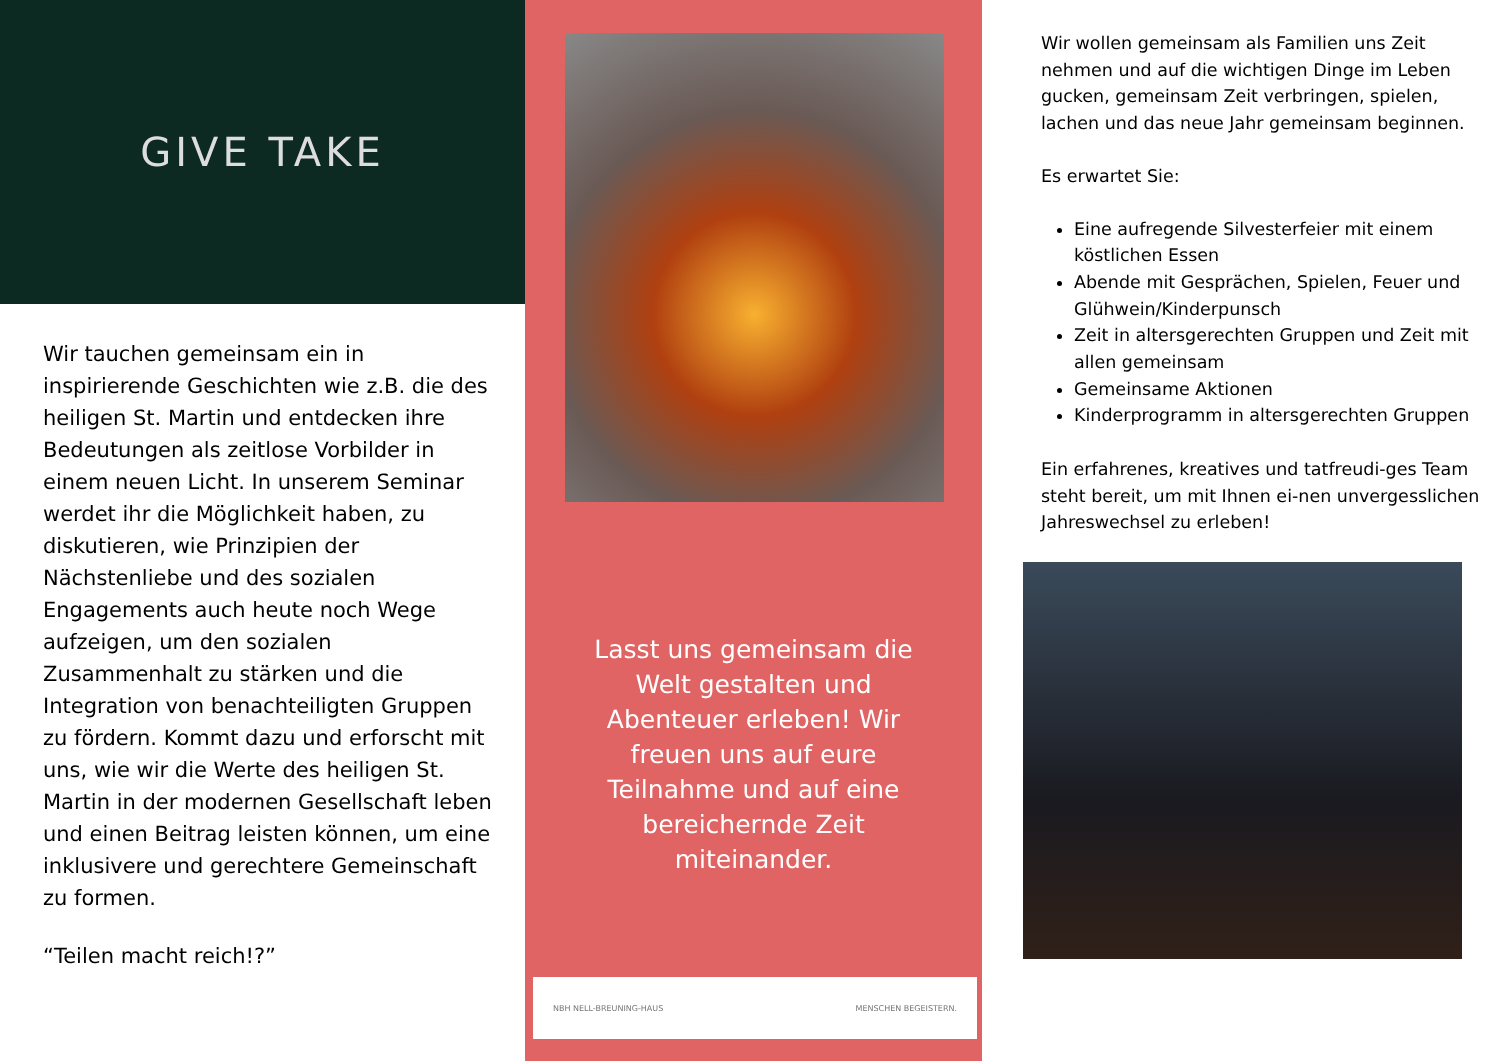GIVE TAKE
Wir tauchen gemeinsam ein in inspirierende Geschichten wie z.B. die des heiligen St. Martin und entdecken ihre Bedeutungen als zeitlose Vorbilder in einem neuen Licht. In unserem Seminar werdet ihr die Möglichkeit haben, zu diskutieren, wie Prinzipien der Nächstenliebe und des sozialen Engagements auch heute noch Wege aufzeigen, um den sozialen Zusammenhalt zu stärken und die Integration von benachteiligten Gruppen zu fördern. Kommt dazu und erforscht mit uns, wie wir die Werte des heiligen St. Martin in der modernen Gesellschaft leben und einen Beitrag leisten können, um eine inklusivere und gerechtere Gemeinschaft zu formen.
“Teilen macht reich!?”
Lasst uns gemeinsam die Welt gestalten und Abenteuer erleben! Wir freuen uns auf eure Teilnahme und auf eine bereichernde Zeit miteinander.
NBH NELL-BREUNING-HAUS MENSCHEN BEGEISTERN.
Wir wollen gemeinsam als Familien uns Zeit nehmen und auf die wichtigen Dinge im Leben gucken, gemeinsam Zeit verbringen, spielen, lachen und das neue Jahr gemeinsam beginnen.
Es erwartet Sie:
Eine aufregende Silvesterfeier mit einem köstlichen Essen
Abende mit Gesprächen, Spielen, Feuer und Glühwein/Kinderpunsch
Zeit in altersgerechten Gruppen und Zeit mit allen gemeinsam
Gemeinsame Aktionen
Kinderprogramm in altersgerechten Gruppen
Ein erfahrenes, kreatives und tatfreudi-ges Team steht bereit, um mit Ihnen ei-nen unvergesslichen Jahreswechsel zu erleben!